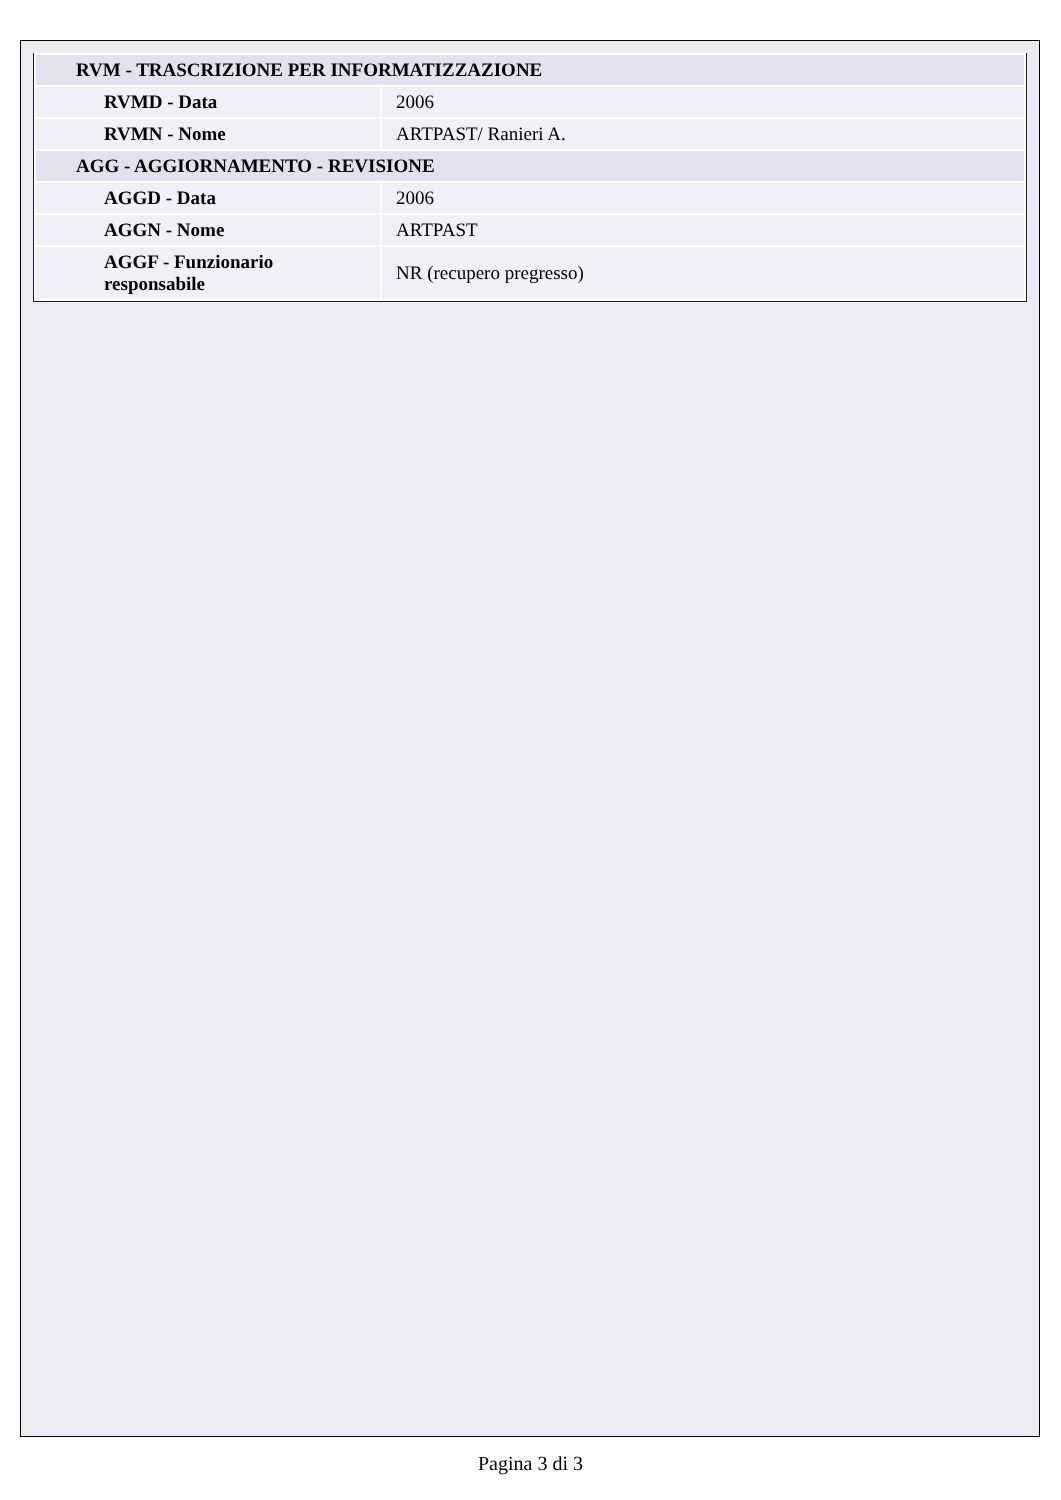| RVM - TRASCRIZIONE PER INFORMATIZZAZIONE | |
| RVMD - Data | 2006 |
| RVMN - Nome | ARTPAST/ Ranieri A. |
| AGG - AGGIORNAMENTO - REVISIONE | |
| AGGD - Data | 2006 |
| AGGN - Nome | ARTPAST |
| AGGF - Funzionario responsabile | NR (recupero pregresso) |
Pagina 3 di 3